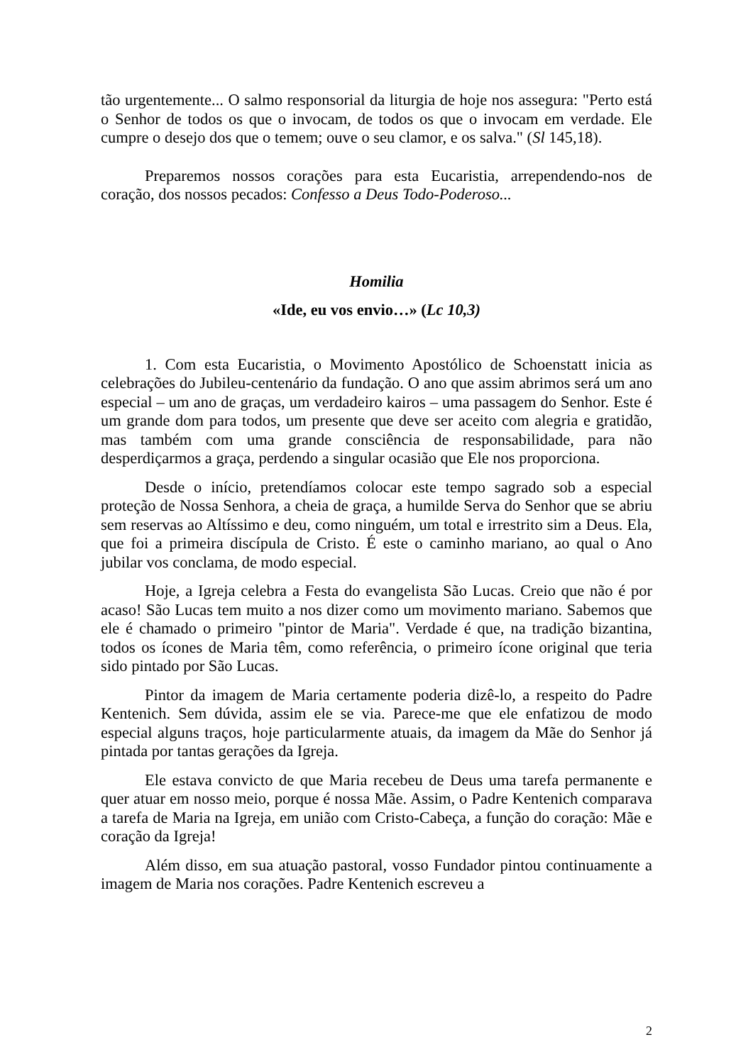tão urgentemente... O salmo responsorial da liturgia de hoje nos assegura: "Perto está o Senhor de todos os que o invocam, de todos os que o invocam em verdade. Ele cumpre o desejo dos que o temem; ouve o seu clamor, e os salva." (Sl 145,18).
Preparemos nossos corações para esta Eucaristia, arrependendo-nos de coração, dos nossos pecados: Confesso a Deus Todo-Poderoso...
Homilia
«Ide, eu vos envio…» (Lc 10,3)
1. Com esta Eucaristia, o Movimento Apostólico de Schoenstatt inicia as celebrações do Jubileu-centenário da fundação. O ano que assim abrimos será um ano especial – um ano de graças, um verdadeiro kairos – uma passagem do Senhor. Este é um grande dom para todos, um presente que deve ser aceito com alegria e gratidão, mas também com uma grande consciência de responsabilidade, para não desperdiçarmos a graça, perdendo a singular ocasião que Ele nos proporciona.
Desde o início, pretendíamos colocar este tempo sagrado sob a especial proteção de Nossa Senhora, a cheia de graça, a humilde Serva do Senhor que se abriu sem reservas ao Altíssimo e deu, como ninguém, um total e irrestrito sim a Deus. Ela, que foi a primeira discípula de Cristo. É este o caminho mariano, ao qual o Ano jubilar vos conclama, de modo especial.
Hoje, a Igreja celebra a Festa do evangelista São Lucas. Creio que não é por acaso! São Lucas tem muito a nos dizer como um movimento mariano. Sabemos que ele é chamado o primeiro "pintor de Maria". Verdade é que, na tradição bizantina, todos os ícones de Maria têm, como referência, o primeiro ícone original que teria sido pintado por São Lucas.
Pintor da imagem de Maria certamente poderia dizê-lo, a respeito do Padre Kentenich. Sem dúvida, assim ele se via. Parece-me que ele enfatizou de modo especial alguns traços, hoje particularmente atuais, da imagem da Mãe do Senhor já pintada por tantas gerações da Igreja.
Ele estava convicto de que Maria recebeu de Deus uma tarefa permanente e quer atuar em nosso meio, porque é nossa Mãe. Assim, o Padre Kentenich comparava a tarefa de Maria na Igreja, em união com Cristo-Cabeça, a função do coração: Mãe e coração da Igreja!
Além disso, em sua atuação pastoral, vosso Fundador pintou continuamente a imagem de Maria nos corações. Padre Kentenich escreveu a
2